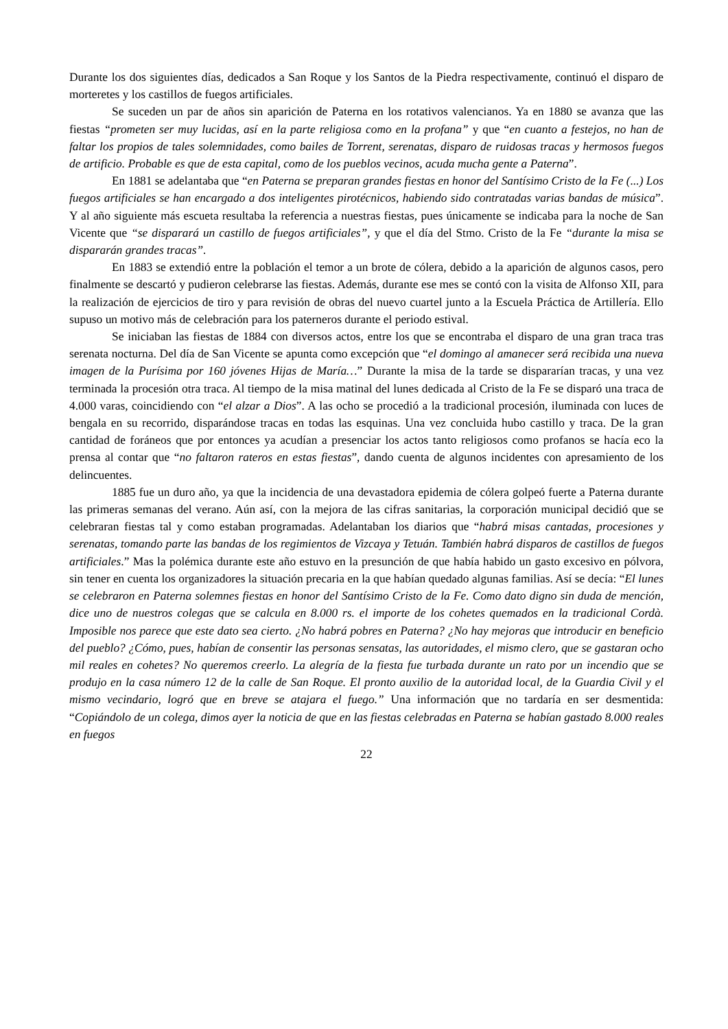Durante los dos siguientes días, dedicados a San Roque y los Santos de la Piedra respectivamente, continuó el disparo de morteretes y los castillos de fuegos artificiales.
Se suceden un par de años sin aparición de Paterna en los rotativos valencianos. Ya en 1880 se avanza que las fiestas “prometen ser muy lucidas, así en la parte religiosa como en la profana” y que “en cuanto a festejos, no han de faltar los propios de tales solemnidades, como bailes de Torrent, serenatas, disparo de ruidosas tracas y hermosos fuegos de artificio. Probable es que de esta capital, como de los pueblos vecinos, acuda mucha gente a Paterna”.
En 1881 se adelantaba que “en Paterna se preparan grandes fiestas en honor del Santísimo Cristo de la Fe (...) Los fuegos artificiales se han encargado a dos inteligentes pirotécnicos, habiendo sido contratadas varias bandas de música”. Y al año siguiente más escueta resultaba la referencia a nuestras fiestas, pues únicamente se indicaba para la noche de San Vicente que “se disparará un castillo de fuegos artificiales”, y que el día del Stmo. Cristo de la Fe “durante la misa se dispararán grandes tracas”.
En 1883 se extendió entre la población el temor a un brote de cólera, debido a la aparición de algunos casos, pero finalmente se descartó y pudieron celebrarse las fiestas. Además, durante ese mes se contó con la visita de Alfonso XII, para la realización de ejercicios de tiro y para revisión de obras del nuevo cuartel junto a la Escuela Práctica de Artillería. Ello supuso un motivo más de celebración para los paterneros durante el periodo estival.
Se iniciaban las fiestas de 1884 con diversos actos, entre los que se encontraba el disparo de una gran traca tras serenata nocturna. Del día de San Vicente se apunta como excepción que “el domingo al amanecer será recibida una nueva imagen de la Purísima por 160 jóvenes Hijas de María…” Durante la misa de la tarde se dispararían tracas, y una vez terminada la procesión otra traca. Al tiempo de la misa matinal del lunes dedicada al Cristo de la Fe se disparó una traca de 4.000 varas, coincidiendo con “el alzar a Dios”. A las ocho se procedió a la tradicional procesión, iluminada con luces de bengala en su recorrido, disparándose tracas en todas las esquinas. Una vez concluida hubo castillo y traca. De la gran cantidad de foráneos que por entonces ya acudían a presenciar los actos tanto religiosos como profanos se hacía eco la prensa al contar que “no faltaron rateros en estas fiestas”, dando cuenta de algunos incidentes con apresamiento de los delincuentes.
1885 fue un duro año, ya que la incidencia de una devastadora epidemia de cólera golpeó fuerte a Paterna durante las primeras semanas del verano. Aún así, con la mejora de las cifras sanitarias, la corporación municipal decidió que se celebraran fiestas tal y como estaban programadas. Adelantaban los diarios que “habrá misas cantadas, procesiones y serenatas, tomando parte las bandas de los regimientos de Vizcaya y Tetuán. También habrá disparos de castillos de fuegos artificiales.” Mas la polémica durante este año estuvo en la presunción de que había habido un gasto excesivo en pólvora, sin tener en cuenta los organizadores la situación precaria en la que habían quedado algunas familias. Así se decía: “El lunes se celebraron en Paterna solemnes fiestas en honor del Santísimo Cristo de la Fe. Como dato digno sin duda de mención, dice uno de nuestros colegas que se calcula en 8.000 rs. el importe de los cohetes quemados en la tradicional Cordà. Imposible nos parece que este dato sea cierto. ¿No habrá pobres en Paterna? ¿No hay mejoras que introducir en beneficio del pueblo? ¿Cómo, pues, habían de consentir las personas sensatas, las autoridades, el mismo clero, que se gastaran ocho mil reales en cohetes? No queremos creerlo. La alegría de la fiesta fue turbada durante un rato por un incendio que se produjo en la casa número 12 de la calle de San Roque. El pronto auxilio de la autoridad local, de la Guardia Civil y el mismo vecindario, logró que en breve se atajara el fuego.” Una información que no tardaría en ser desmentida: “Copiándolo de un colega, dimos ayer la noticia de que en las fiestas celebradas en Paterna se habían gastado 8.000 reales en fuegos
22